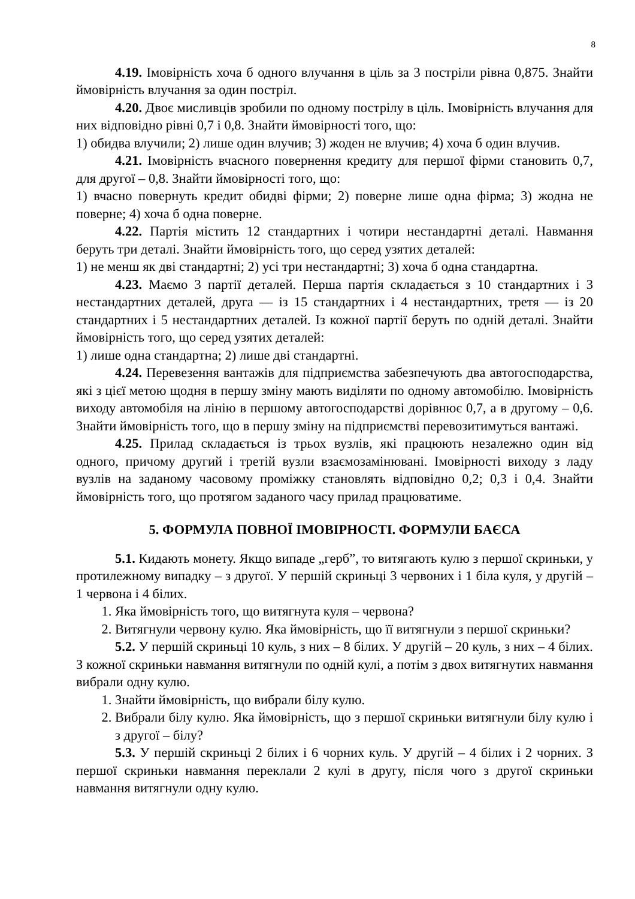8
4.19. Імовірність хоча б одного влучання в ціль за 3 постріли рівна 0,875. Знайти ймовірність влучання за один постріл.
4.20. Двоє мисливців зробили по одному пострілу в ціль. Імовірність влучання для них відповідно рівні 0,7 і 0,8. Знайти ймовірності того, що:
1) обидва влучили; 2) лише один влучив; 3) жоден не влучив; 4) хоча б один влучив.
4.21. Імовірність вчасного повернення кредиту для першої фірми становить 0,7, для другої – 0,8. Знайти ймовірності того, що:
1) вчасно повернуть кредит обидві фірми; 2) поверне лише одна фірма; 3) жодна не поверне; 4) хоча б одна поверне.
4.22. Партія містить 12 стандартних і чотири нестандартні деталі. Навмання беруть три деталі. Знайти ймовірність того, що серед узятих деталей:
1) не менш як дві стандартні; 2) усі три нестандартні; 3) хоча б одна стандартна.
4.23. Маємо 3 партії деталей. Перша партія складається з 10 стандартних і 3 нестандартних деталей, друга — із 15 стандартних і 4 нестандартних, третя — із 20 стандартних і 5 нестандартних деталей. Із кожної партії беруть по одній деталі. Знайти ймовірність того, що серед узятих деталей:
1) лише одна стандартна; 2) лише дві стандартні.
4.24. Перевезення вантажів для підприємства забезпечують два автогосподарства, які з цієї метою щодня в першу зміну мають виділяти по одному автомобілю. Імовірність виходу автомобіля на лінію в першому автогосподарстві дорівнює 0,7, а в другому – 0,6. Знайти ймовірність того, що в першу зміну на підприємстві перевозитимуться вантажі.
4.25. Прилад складається із трьох вузлів, які працюють незалежно один від одного, причому другий і третій вузли взаємозамінювані. Імовірності виходу з ладу вузлів на заданому часовому проміжку становлять відповідно 0,2; 0,3 і 0,4. Знайти ймовірність того, що протягом заданого часу прилад працюватиме.
5. ФОРМУЛА ПОВНОЇ ІМОВІРНОСТІ. ФОРМУЛИ БАЄСА
5.1. Кидають монету. Якщо випаде „герб”, то витягають кулю з першої скриньки, у протилежному випадку – з другої. У першій скриньці 3 червоних і 1 біла куля, у другій – 1 червона і 4 білих.
1. Яка ймовірність того, що витягнута куля – червона?
2. Витягнули червону кулю. Яка ймовірність, що її витягнули з першої скриньки?
5.2. У першій скриньці 10 куль, з них – 8 білих. У другій – 20 куль, з них – 4 білих. З кожної скриньки навмання витягнули по одній кулі, а потім з двох витягнутих навмання вибрали одну кулю.
1. Знайти ймовірність, що вибрали білу кулю.
2. Вибрали білу кулю. Яка ймовірність, що з першої скриньки витягнули білу кулю і з другої – білу?
5.3. У першій скриньці 2 білих і 6 чорних куль. У другій – 4 білих і 2 чорних. З першої скриньки навмання переклали 2 кулі в другу, після чого з другої скриньки навмання витягнули одну кулю.